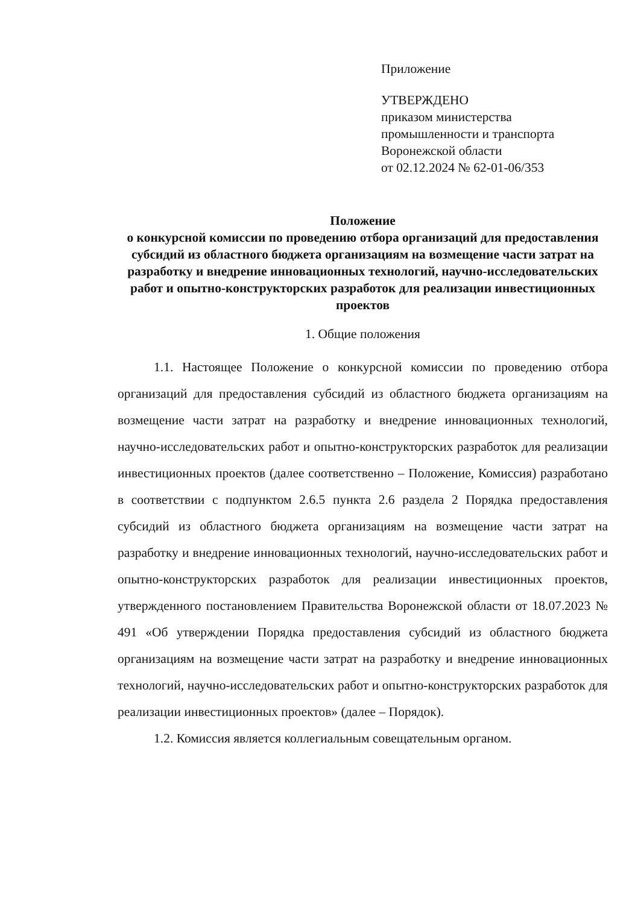Приложение
УТВЕРЖДЕНО
приказом министерства
промышленности и транспорта
Воронежской области
от 02.12.2024 № 62-01-06/353
Положение
о конкурсной комиссии по проведению отбора организаций для предоставления субсидий из областного бюджета организациям на возмещение части затрат на разработку и внедрение инновационных технологий, научно-исследовательских работ и опытно-конструкторских разработок для реализации инвестиционных проектов
1. Общие положения
1.1. Настоящее Положение о конкурсной комиссии по проведению отбора организаций для предоставления субсидий из областного бюджета организациям на возмещение части затрат на разработку и внедрение инновационных технологий, научно-исследовательских работ и опытно-конструкторских разработок для реализации инвестиционных проектов (далее соответственно – Положение, Комиссия) разработано в соответствии с подпунктом 2.6.5 пункта 2.6 раздела 2 Порядка предоставления субсидий из областного бюджета организациям на возмещение части затрат на разработку и внедрение инновационных технологий, научно-исследовательских работ и опытно-конструкторских разработок для реализации инвестиционных проектов, утвержденного постановлением Правительства Воронежской области от 18.07.2023 № 491 «Об утверждении Порядка предоставления субсидий из областного бюджета организациям на возмещение части затрат на разработку и внедрение инновационных технологий, научно-исследовательских работ и опытно-конструкторских разработок для реализации инвестиционных проектов» (далее – Порядок).
1.2. Комиссия является коллегиальным совещательным органом.